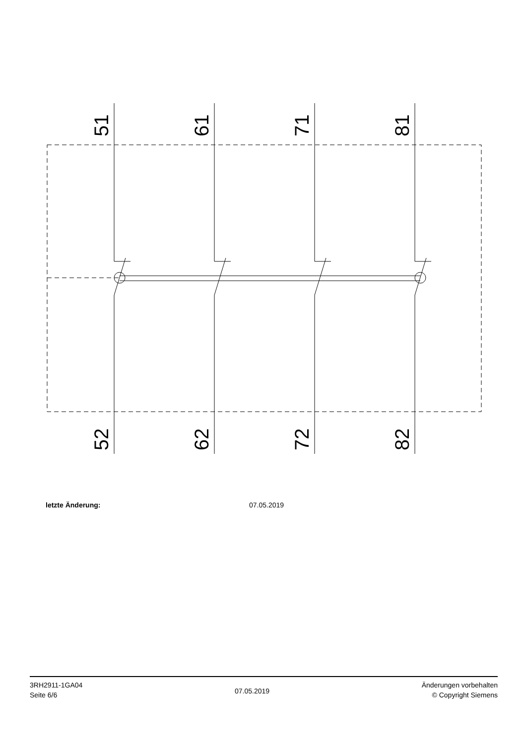51
61
71
81
52
62
72
82
letzte Änderung: 07.05.2019
3RH2911-1GA04
Seite 6/6
07.05.2019
Änderungen vorbehalten
© Copyright Siemens